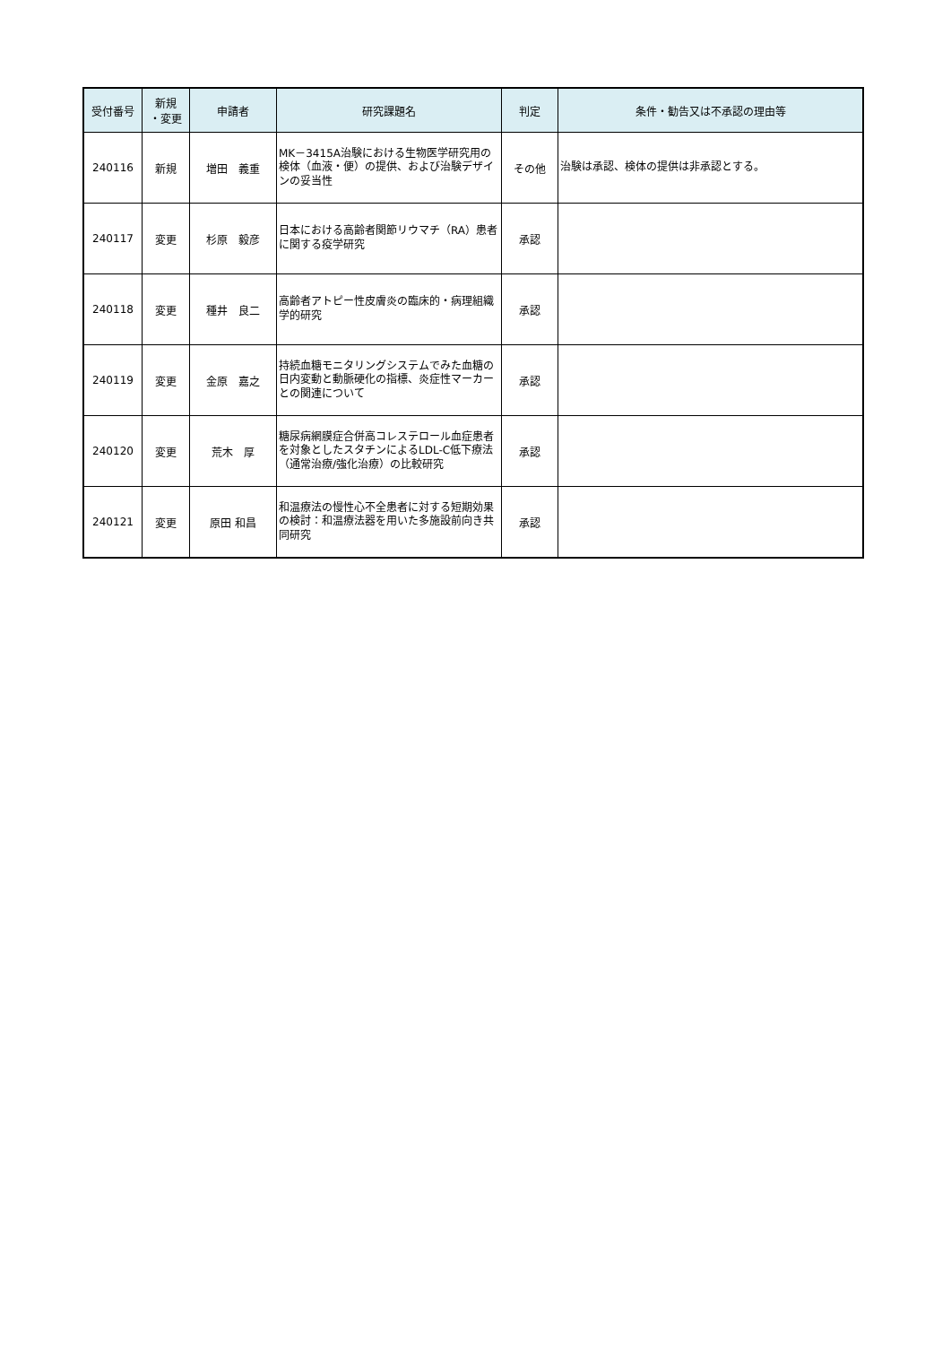| 受付番号 | 新規 ・変更 | 申請者 | 研究課題名 | 判定 | 条件・勧告又は不承認の理由等 |
| --- | --- | --- | --- | --- | --- |
| 240116 | 新規 | 増田 義重 | MK－3415A治験における生物医学研究用の検体（血液・便）の提供、および治験デザインの妥当性 | その他 | 治験は承認、検体の提供は非承認とする。 |
| 240117 | 変更 | 杉原 毅彦 | 日本における高齢者関節リウマチ（RA）患者に関する疫学研究 | 承認 | |
| 240118 | 変更 | 種井 良二 | 高齢者アトピー性皮膚炎の臨床的・病理組織学的研究 | 承認 | |
| 240119 | 変更 | 金原 嘉之 | 持続血糖モニタリングシステムでみた血糖の日内変動と動脈硬化の指標、炎症性マーカーとの関連について | 承認 | |
| 240120 | 変更 | 荒木 厚 | 糖尿病網膜症合併高コレステロール血症患者を対象としたスタチンによるLDL-C低下療法（通常治療/強化治療）の比較研究 | 承認 | |
| 240121 | 変更 | 原田 和昌 | 和温療法の慢性心不全患者に対する短期効果の検討：和温療法器を用いた多施設前向き共同研究 | 承認 | |